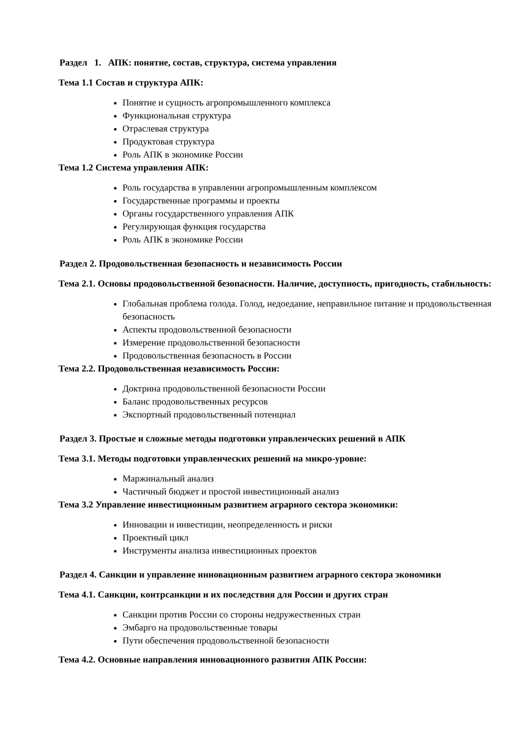Раздел 1. АПК: понятие, состав, структура, система управления
Тема 1.1 Состав и структура АПК:
Понятие и сущность агропромышленного комплекса
Функциональная структура
Отраслевая структура
Продуктовая структура
Роль АПК в экономике России
Тема 1.2 Система управления АПК:
Роль государства в управлении агропромышленным комплексом
Государственные программы и проекты
Органы государственного управления АПК
Регулирующая функция государства
Роль АПК в экономике России
Раздел 2. Продовольственная безопасность и независимость России
Тема 2.1. Основы продовольственной безопасности. Наличие, доступность, пригодность, стабильность:
Глобальная проблема голода. Голод, недоедание, неправильное питание и продовольственная безопасность
Аспекты продовольственной безопасности
Измерение продовольственной безопасности
Продовольственная безопасность в России
Тема 2.2. Продовольственная независимость России:
Доктрина продовольственной безопасности России
Баланс продовольственных ресурсов
Экспортный продовольственный потенциал
Раздел 3. Простые и сложные методы подготовки управленческих решений в АПК
Тема 3.1. Методы подготовки управленческих решений на микро-уровне:
Маржинальный анализ
Частичный бюджет и простой инвестиционный анализ
Тема 3.2 Управление инвестиционным развитием аграрного сектора экономики:
Инновации и инвестиции, неопределенность и риски
Проектный цикл
Инструменты анализа инвестиционных проектов
Раздел 4. Санкции и управление инновационным развитием аграрного сектора экономики
Тема 4.1. Санкции, контрсанкции и их последствия для России и других стран
Санкции против России со стороны недружественных стран
Эмбарго на продовольственные товары
Пути обеспечения продовольственной безопасности
Тема 4.2. Основные направления инновационного развития АПК России: